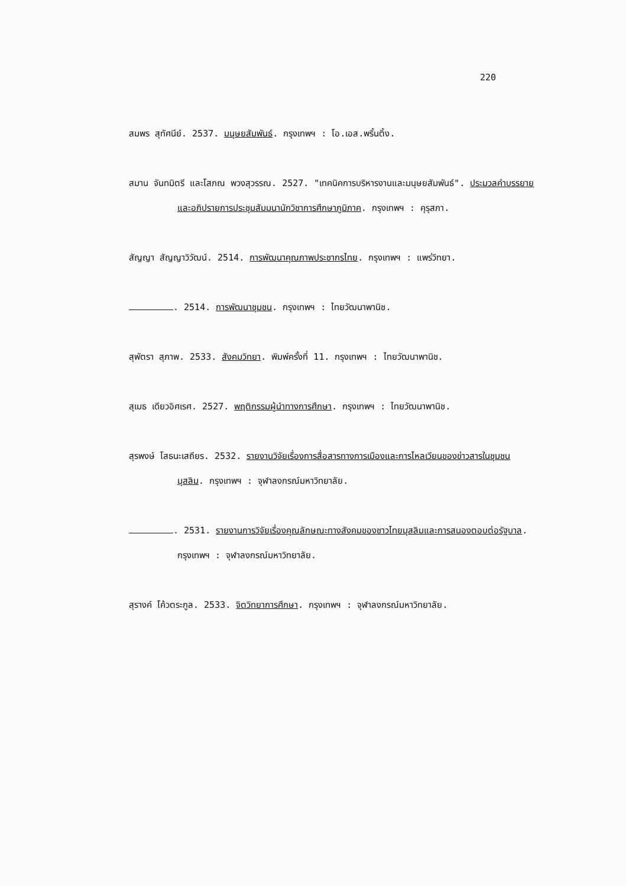220
สมพร สุทัศนีย์. 2537. มนุษยสัมพันธ์. กรุงเทพฯ : โอ.เอส.พริ้นติ้ง.
สมาน จันทมิตรี และโสภณ พวงสุวรรณ. 2527. "เทคนิคการบริหารงานและมนุษยสัมพันธ์". ประมวลคำบรรยายและอภิปรายการประชุมสัมมนานักวิชาการศึกษาภูมิภาค. กรุงเทพฯ : คุรุสภา.
สัญญา สัญญาวิวัฒน์. 2514. การพัฒนาคุณภาพประชากรไทย. กรุงเทพฯ : แพร่วิทยา.
. 2514. การพัฒนาชุมชน. กรุงเทพฯ : ไทยวัฒนาพานิช.
สุพัตรา สุภาพ. 2533. สังคมวิทยา. พิมพ์ครั้งที่ 11. กรุงเทพฯ : ไทยวัฒนาพานิช.
สุเมธ เดียวอิศเรศ. 2527. พฤติกรรมผู้นำทางการศึกษา. กรุงเทพฯ : ไทยวัฒนาพานิช.
สุรพงษ์ โสธนะเสถียร. 2532. รายงานวิจัยเรื่องการสื่อสารทางการเมืองและการไหลเวียนของข่าวสารในชุมชนมุสลิม. กรุงเทพฯ : จุฬาลงกรณ์มหาวิทยาลัย.
. 2531. รายงานการวิจัยเรื่องคุณลักษณะทางสังคมของชาวไทยมุสลิมและการสนองตอบต่อรัฐบาล. กรุงเทพฯ : จุฬาลงกรณ์มหาวิทยาลัย.
สุรางค์ โค้วตระกูล. 2533. จิตวิทยาการศึกษา. กรุงเทพฯ : จุฬาลงกรณ์มหาวิทยาลัย.